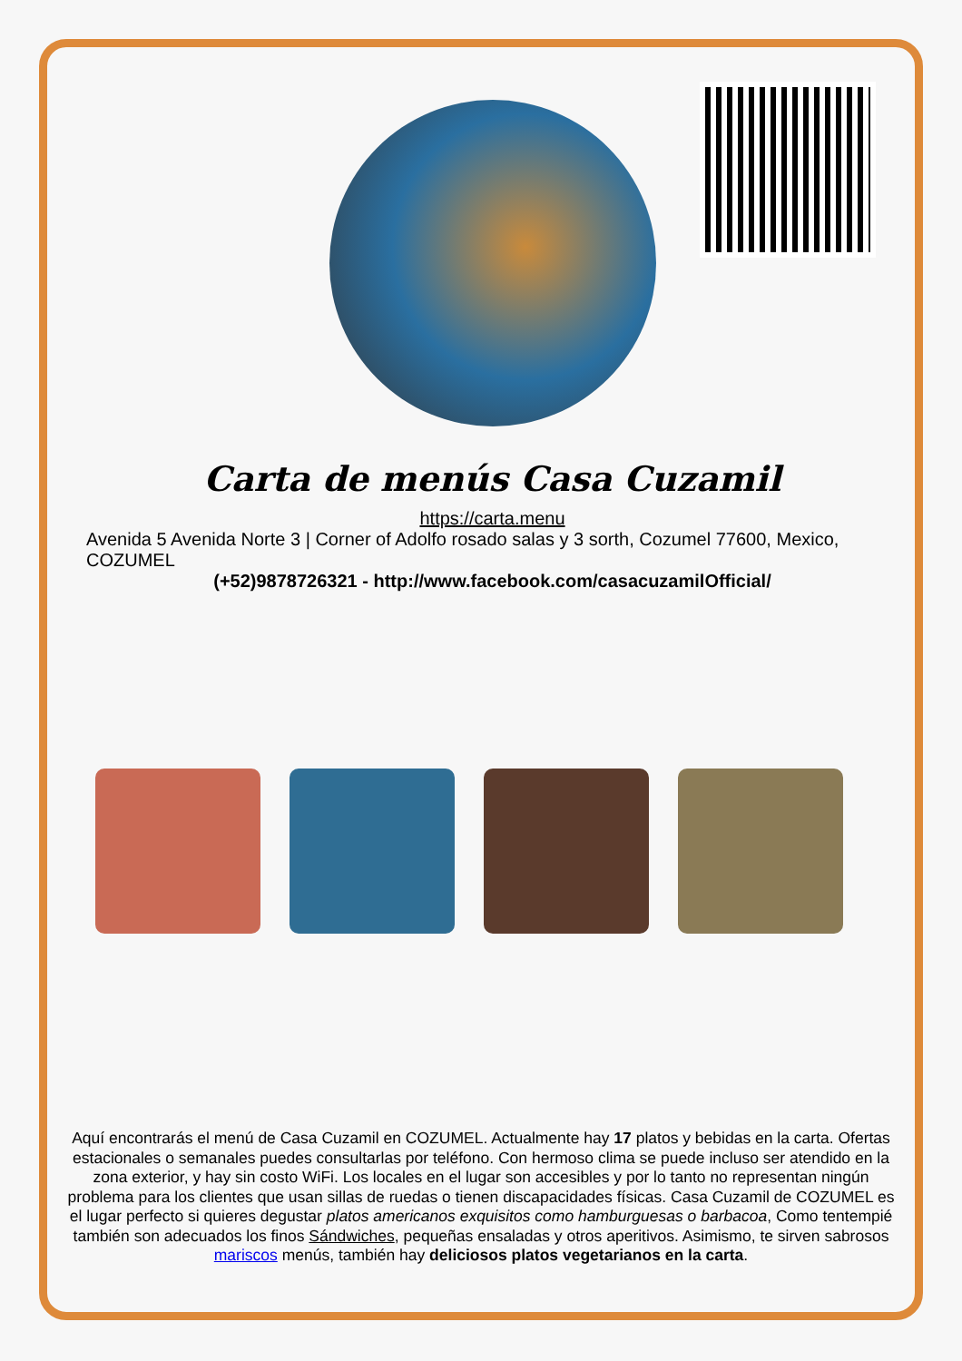Carta de menús Casa Cuzamil
https://carta.menu
Avenida 5 Avenida Norte 3 | Corner of Adolfo rosado salas y 3 sorth, Cozumel 77600, Mexico, COZUMEL
(+52)9878726321 - http://www.facebook.com/casacuzamilOfficial/
Aquí encontrarás el menú de Casa Cuzamil en COZUMEL. Actualmente hay 17 platos y bebidas en la carta. Ofertas estacionales o semanales puedes consultarlas por teléfono. Con hermoso clima se puede incluso ser atendido en la zona exterior, y hay sin costo WiFi. Los locales en el lugar son accesibles y por lo tanto no representan ningún problema para los clientes que usan sillas de ruedas o tienen discapacidades físicas. Casa Cuzamil de COZUMEL es el lugar perfecto si quieres degustar platos americanos exquisitos como hamburguesas o barbacoa, Como tentempié también son adecuados los finos Sándwiches, pequeñas ensaladas y otros aperitivos. Asimismo, te sirven sabrosos mariscos menús, también hay deliciosos platos vegetarianos en la carta.